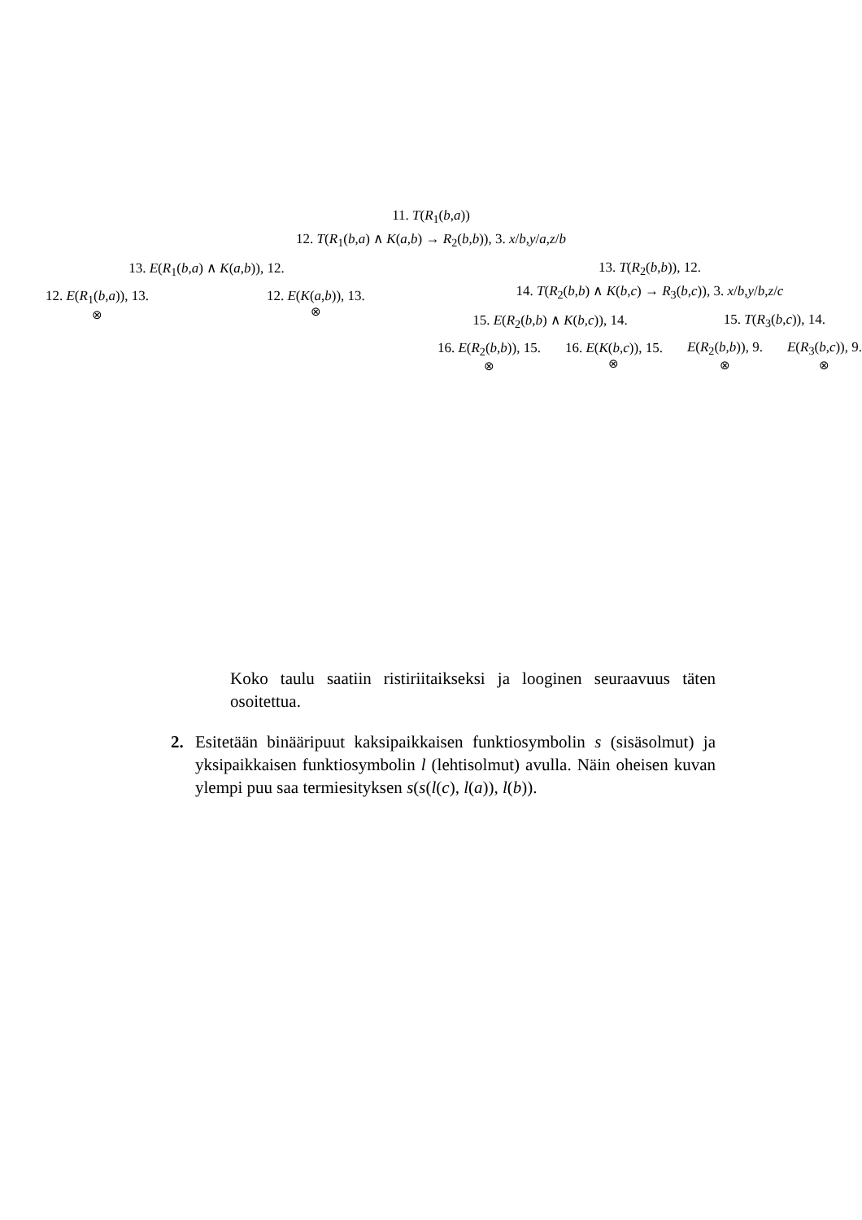11. T(R<sub>1</sub>(b,a))
12. T(R<sub>1</sub>(b,a) ∧ K(a,b) → R<sub>2</sub>(b,b)), 3. x/b,y/a,z/b
13. E(R<sub>1</sub>(b,a) ∧ K(a,b)), 12.
12. E(R<sub>1</sub>(b,a)), 13.
⊗
12. E(K(a,b)), 13.
⊗
13. T(R<sub>2</sub>(b,b)), 12.
14. T(R<sub>2</sub>(b,b) ∧ K(b,c) → R<sub>3</sub>(b,c)), 3. x/b,y/b,z/c
15. E(R<sub>2</sub>(b,b) ∧ K(b,c)), 14.
16. E(R<sub>2</sub>(b,b)), 15.
⊗
16. E(K(b,c)), 15.
⊗
15. T(R<sub>3</sub>(b,c)), 14.
E(R<sub>2</sub>(b,b)), 9.
⊗
E(R<sub>3</sub>(b,c)), 9.
⊗
Koko taulu saatiin ristiriitaikseksi ja looginen seuraavuus täten osoitettua.
2. Esitetään binääripuut kaksipaikkaisen funktiosymbolin s (sisäsolmut) ja yksipaikkaisen funktiosymbolin l (lehtisolmut) avulla. Näin oheisen kuvan ylempi puu saa termiesityksen s(s(l(c), l(a)), l(b)).